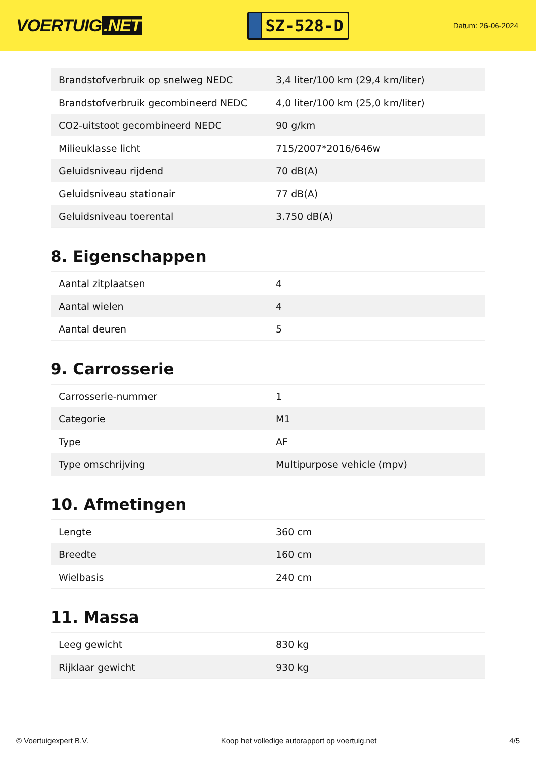VOERTUIG.NET
SZ-528-D
Datum: 26-06-2024
| Brandstofverbruik op snelweg NEDC | 3,4 liter/100 km (29,4 km/liter) |
| Brandstofverbruik gecombineerd NEDC | 4,0 liter/100 km (25,0 km/liter) |
| CO2-uitstoot gecombineerd NEDC | 90 g/km |
| Milieuklasse licht | 715/2007*2016/646w |
| Geluidsniveau rijdend | 70 dB(A) |
| Geluidsniveau stationair | 77 dB(A) |
| Geluidsniveau toerental | 3.750 dB(A) |
8. Eigenschappen
| Aantal zitplaatsen | 4 |
| Aantal wielen | 4 |
| Aantal deuren | 5 |
9. Carrosserie
| Carrosserie-nummer | 1 |
| Categorie | M1 |
| Type | AF |
| Type omschrijving | Multipurpose vehicle (mpv) |
10. Afmetingen
| Lengte | 360 cm |
| Breedte | 160 cm |
| Wielbasis | 240 cm |
11. Massa
| Leeg gewicht | 830 kg |
| Rijklaar gewicht | 930 kg |
© Voertuigexpert B.V. Koop het volledige autorapport op voertuig.net 4/5